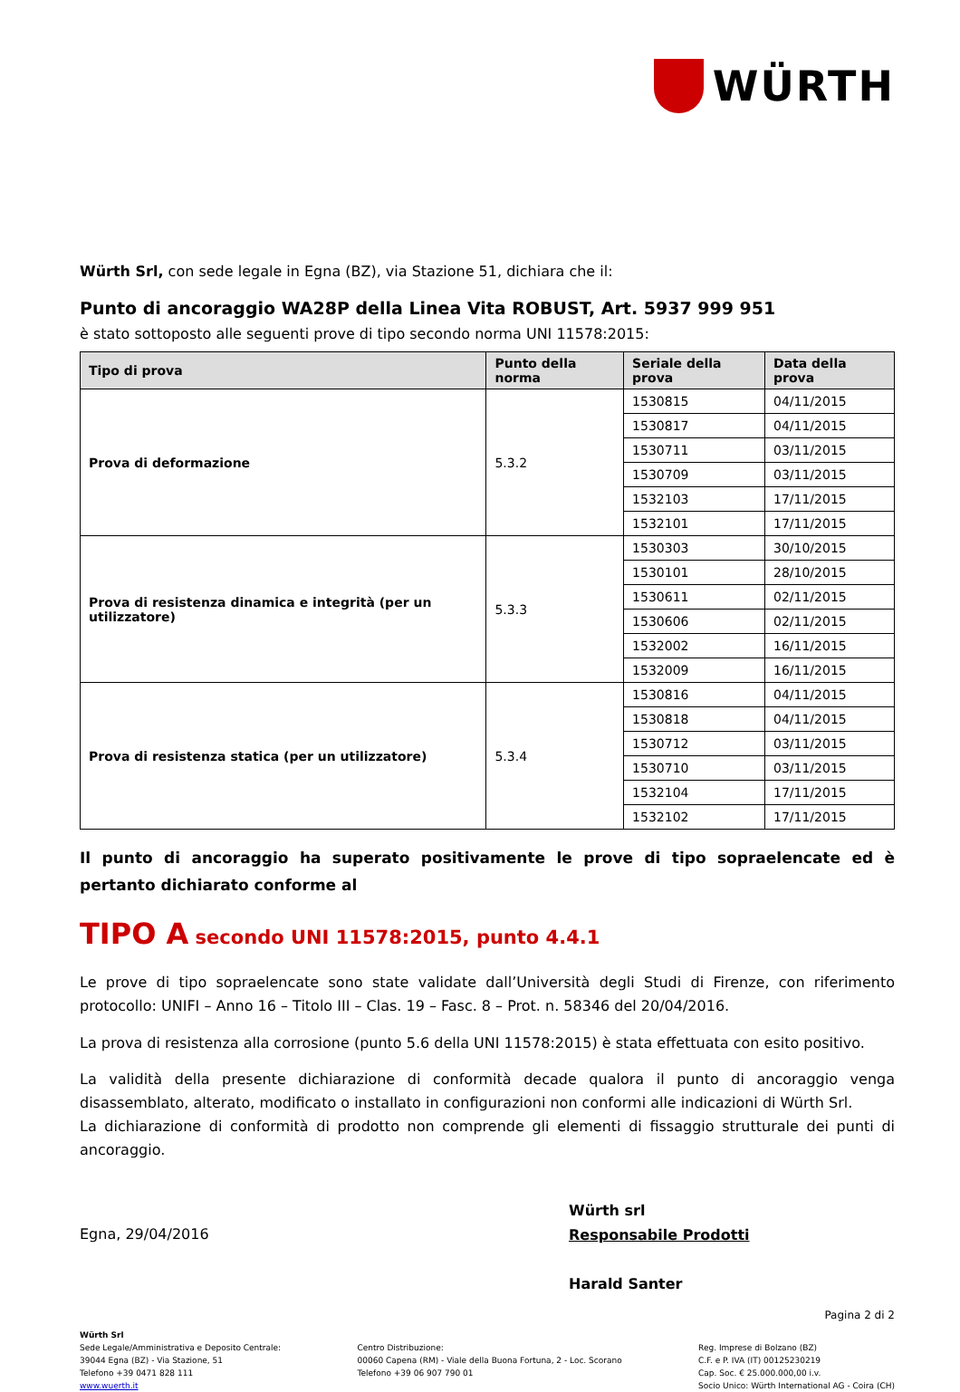WÜRTH
Würth Srl, con sede legale in Egna (BZ), via Stazione 51, dichiara che il:
Punto di ancoraggio WA28P della Linea Vita ROBUST, Art. 5937 999 951
è stato sottoposto alle seguenti prove di tipo secondo norma UNI 11578:2015:
| Tipo di prova | Punto della norma | Seriale della prova | Data della prova |
| --- | --- | --- | --- |
| Prova di deformazione | 5.3.2 | 1530815 | 04/11/2015 |
| | | 1530817 | 04/11/2015 |
| | | 1530711 | 03/11/2015 |
| | | 1530709 | 03/11/2015 |
| | | 1532103 | 17/11/2015 |
| | | 1532101 | 17/11/2015 |
| Prova di resistenza dinamica e integrità (per un utilizzatore) | 5.3.3 | 1530303 | 30/10/2015 |
| | | 1530101 | 28/10/2015 |
| | | 1530611 | 02/11/2015 |
| | | 1530606 | 02/11/2015 |
| | | 1532002 | 16/11/2015 |
| | | 1532009 | 16/11/2015 |
| Prova di resistenza statica (per un utilizzatore) | 5.3.4 | 1530816 | 04/11/2015 |
| | | 1530818 | 04/11/2015 |
| | | 1530712 | 03/11/2015 |
| | | 1530710 | 03/11/2015 |
| | | 1532104 | 17/11/2015 |
| | | 1532102 | 17/11/2015 |
Il punto di ancoraggio ha superato positivamente le prove di tipo sopraelencate ed è pertanto dichiarato conforme al
TIPO A secondo UNI 11578:2015, punto 4.4.1
Le prove di tipo sopraelencate sono state validate dall’Università degli Studi di Firenze, con riferimento protocollo: UNIFI – Anno 16 – Titolo III – Clas. 19 – Fasc. 8 – Prot. n. 58346 del 20/04/2016.
La prova di resistenza alla corrosione (punto 5.6 della UNI 11578:2015) è stata effettuata con esito positivo.
La validità della presente dichiarazione di conformità decade qualora il punto di ancoraggio venga disassemblato, alterato, modificato o installato in configurazioni non conformi alle indicazioni di Würth Srl.
La dichiarazione di conformità di prodotto non comprende gli elementi di fissaggio strutturale dei punti di ancoraggio.
Egna, 29/04/2016
Würth srl
Responsabile Prodotti
Harald Santer
Pagina 2 di 2
Würth Srl
Sede Legale/Amministrativa e Deposito Centrale:
39044 Egna (BZ) - Via Stazione, 51
Telefono +39 0471 828 111
www.wuerth.it
Centro Distribuzione:
00060 Capena (RM) - Viale della Buona Fortuna, 2 - Loc. Scorano
Telefono +39 06 907 790 01
Reg. Imprese di Bolzano (BZ)
C.F. e P. IVA (IT) 00125230219
Cap. Soc. € 25.000.000,00 i.v.
Socio Unico: Würth International AG - Coira (CH)